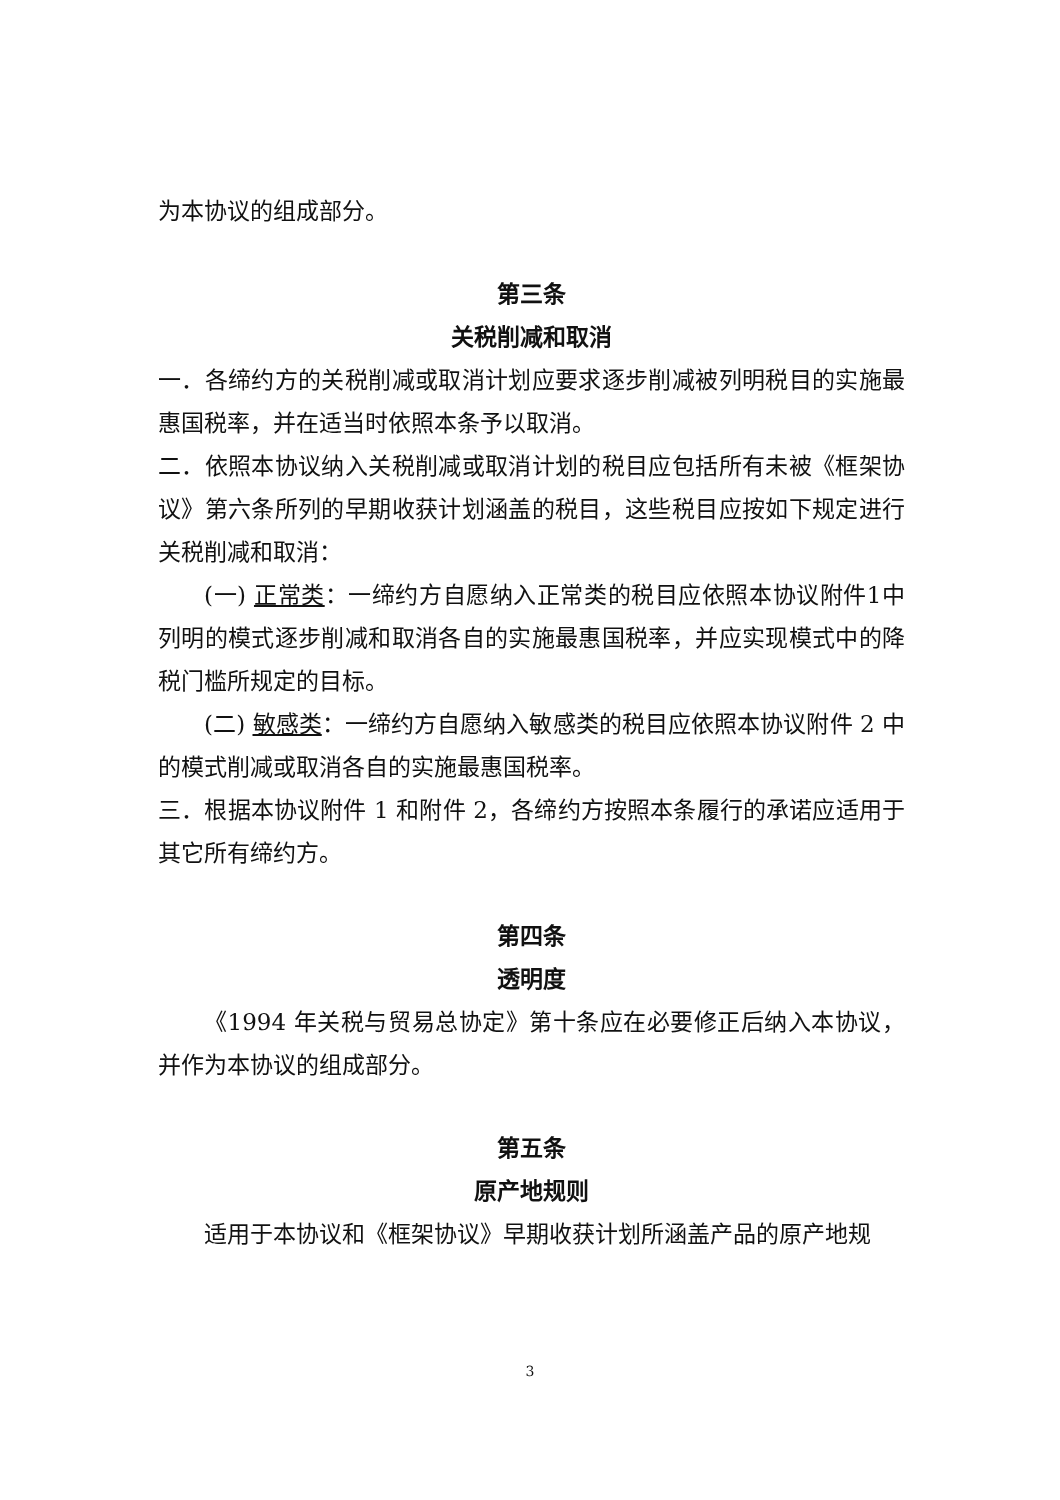为本协议的组成部分。
第三条
关税削减和取消
一．各缔约方的关税削减或取消计划应要求逐步削减被列明税目的实施最惠国税率，并在适当时依照本条予以取消。
二．依照本协议纳入关税削减或取消计划的税目应包括所有未被《框架协议》第六条所列的早期收获计划涵盖的税目，这些税目应按如下规定进行关税削减和取消：
(一) 正常类：一缔约方自愿纳入正常类的税目应依照本协议附件1中列明的模式逐步削减和取消各自的实施最惠国税率，并应实现模式中的降税门槛所规定的目标。
(二) 敏感类：一缔约方自愿纳入敏感类的税目应依照本协议附件 2 中的模式削减或取消各自的实施最惠国税率。
三．根据本协议附件 1 和附件 2，各缔约方按照本条履行的承诺应适用于其它所有缔约方。
第四条
透明度
《1994 年关税与贸易总协定》第十条应在必要修正后纳入本协议，并作为本协议的组成部分。
第五条
原产地规则
适用于本协议和《框架协议》早期收获计划所涵盖产品的原产地规
3